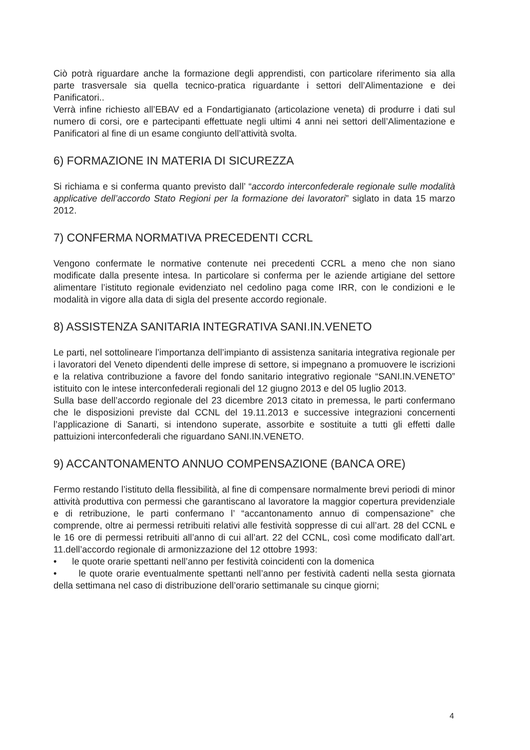Ciò potrà riguardare anche la formazione degli apprendisti, con particolare riferimento sia alla parte trasversale sia quella tecnico-pratica riguardante i settori dell’Alimentazione e dei Panificatori..
Verrà infine richiesto all’EBAV ed a Fondartigianato (articolazione veneta) di produrre i dati sul numero di corsi, ore e partecipanti effettuate negli ultimi 4 anni nei settori dell’Alimentazione e Panificatori al fine di un esame congiunto dell’attività svolta.
6) FORMAZIONE IN MATERIA DI SICUREZZA
Si richiama e si conferma quanto previsto dall’ “accordo interconfederale regionale sulle modalità applicative dell’accordo Stato Regioni per la formazione dei lavoratori” siglato in data 15 marzo 2012.
7) CONFERMA NORMATIVA PRECEDENTI CCRL
Vengono confermate le normative contenute nei precedenti CCRL a meno che non siano modificate dalla presente intesa. In particolare si conferma per le aziende artigiane del settore alimentare l’istituto regionale evidenziato nel cedolino paga come IRR, con le condizioni e le modalità in vigore alla data di sigla del presente accordo regionale.
8) ASSISTENZA SANITARIA INTEGRATIVA SANI.IN.VENETO
Le parti, nel sottolineare l’importanza dell’impianto di assistenza sanitaria integrativa regionale per i lavoratori del Veneto dipendenti delle imprese di settore, si impegnano a promuovere le iscrizioni e la relativa contribuzione a favore del fondo sanitario integrativo regionale “SANI.IN.VENETO” istituito con le intese interconfederali regionali del 12 giugno 2013 e del 05 luglio 2013.
Sulla base dell’accordo regionale del 23 dicembre 2013 citato in premessa, le parti confermano che le disposizioni previste dal CCNL del 19.11.2013 e successive integrazioni concernenti l’applicazione di Sanarti, si intendono superate, assorbite e sostituite a tutti gli effetti dalle pattuizioni interconfederali che riguardano SANI.IN.VENETO.
9) ACCANTONAMENTO ANNUO COMPENSAZIONE (BANCA ORE)
Fermo restando l’istituto della flessibilità, al fine di compensare normalmente brevi periodi di minor attività produttiva con permessi che garantiscano al lavoratore la maggior copertura previdenziale e di retribuzione, le parti confermano l’ “accantonamento annuo di compensazione” che comprende, oltre ai permessi retribuiti relativi alle festività soppresse di cui all’art. 28 del CCNL e le 16 ore di permessi retribuiti all’anno di cui all’art. 22 del CCNL, così come modificato dall’art. 11.dell’accordo regionale di armonizzazione del 12 ottobre 1993:
• le quote orarie spettanti nell’anno per festività coincidenti con la domenica
• le quote orarie eventualmente spettanti nell’anno per festività cadenti nella sesta giornata della settimana nel caso di distribuzione dell’orario settimanale su cinque giorni;
4